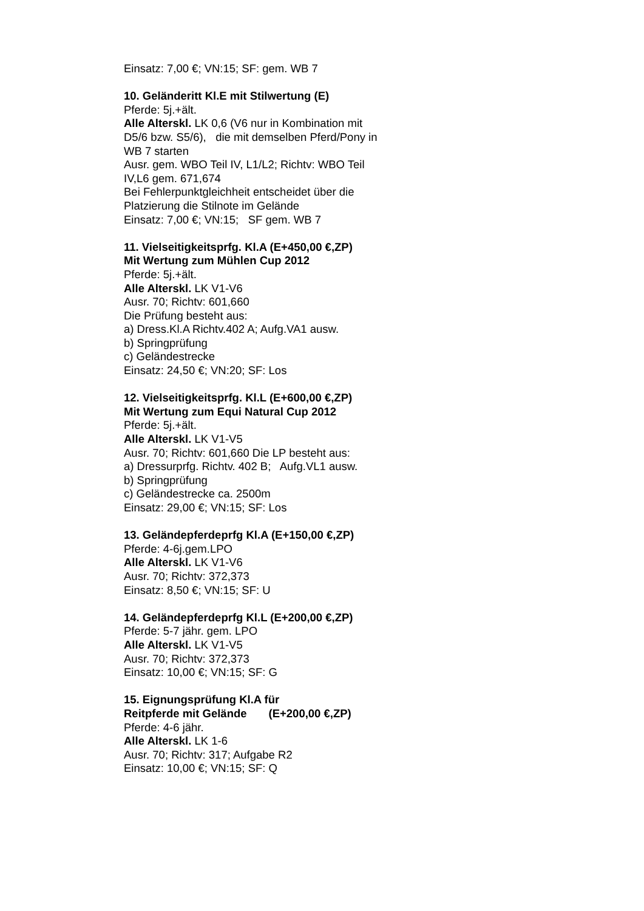Einsatz: 7,00 €; VN:15; SF: gem. WB 7
10. Geländeritt Kl.E mit Stilwertung (E)
Pferde: 5j.+ält.
Alle Alterskl. LK 0,6 (V6 nur in Kombination mit D5/6 bzw. S5/6), die mit demselben Pferd/Pony in WB 7 starten
Ausr. gem. WBO Teil IV, L1/L2; Richtv: WBO Teil IV,L6 gem. 671,674
Bei Fehlerpunktgleichheit entscheidet über die Platzierung die Stilnote im Gelände
Einsatz: 7,00 €; VN:15; SF gem. WB 7
11. Vielseitigkeitsprfg. Kl.A (E+450,00 €,ZP)
Mit Wertung zum Mühlen Cup 2012
Pferde: 5j.+ält.
Alle Alterskl. LK V1-V6
Ausr. 70; Richtv: 601,660
Die Prüfung besteht aus:
a) Dress.Kl.A Richtv.402 A; Aufg.VA1 ausw.
b) Springprüfung
c) Geländestrecke
Einsatz: 24,50 €; VN:20; SF: Los
12. Vielseitigkeitsprfg. Kl.L (E+600,00 €,ZP)
Mit Wertung zum Equi Natural Cup 2012
Pferde: 5j.+ält.
Alle Alterskl. LK V1-V5
Ausr. 70; Richtv: 601,660 Die LP besteht aus:
a) Dressurprfg. Richtv. 402 B; Aufg.VL1 ausw.
b) Springprüfung
c) Geländestrecke ca. 2500m
Einsatz: 29,00 €; VN:15; SF: Los
13. Geländepferdeprfg Kl.A (E+150,00 €,ZP)
Pferde: 4-6j.gem.LPO
Alle Alterskl. LK V1-V6
Ausr. 70; Richtv: 372,373
Einsatz: 8,50 €; VN:15; SF: U
14. Geländepferdeprfg Kl.L (E+200,00 €,ZP)
Pferde: 5-7 jähr. gem. LPO
Alle Alterskl. LK V1-V5
Ausr. 70; Richtv: 372,373
Einsatz: 10,00 €; VN:15; SF: G
15. Eignungsprüfung Kl.A für
Reitpferde mit Gelände (E+200,00 €,ZP)
Pferde: 4-6 jähr.
Alle Alterskl. LK 1-6
Ausr. 70; Richtv: 317; Aufgabe R2
Einsatz: 10,00 €; VN:15; SF: Q